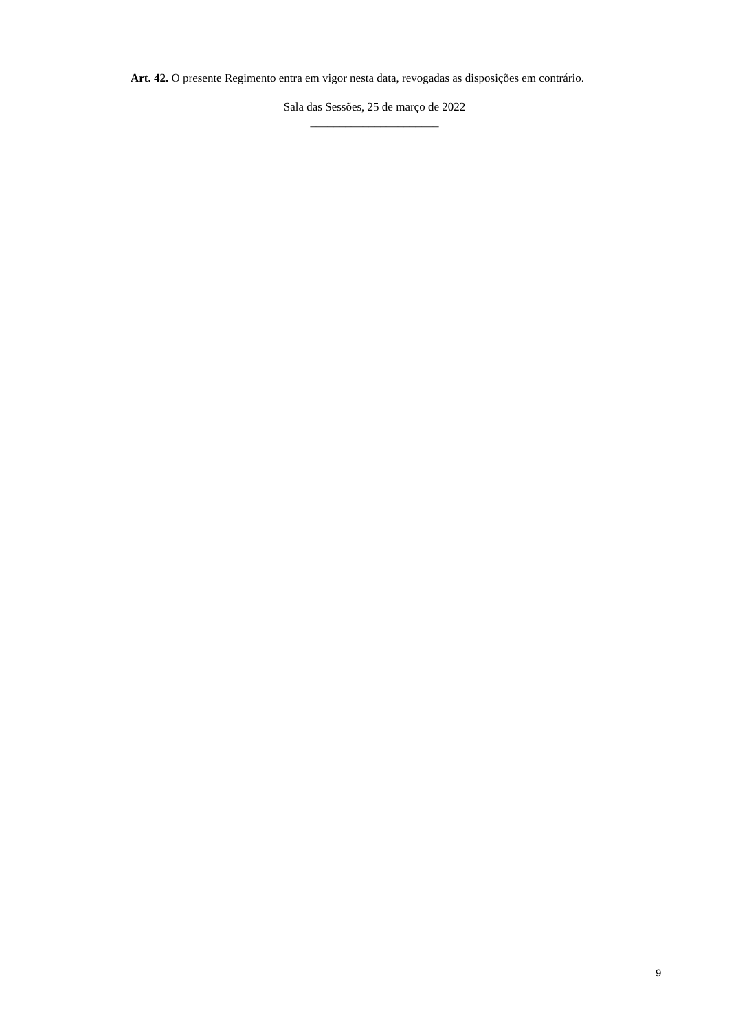Art. 42. O presente Regimento entra em vigor nesta data, revogadas as disposições em contrário.
Sala das Sessões, 25 de março de 2022
______________________
9